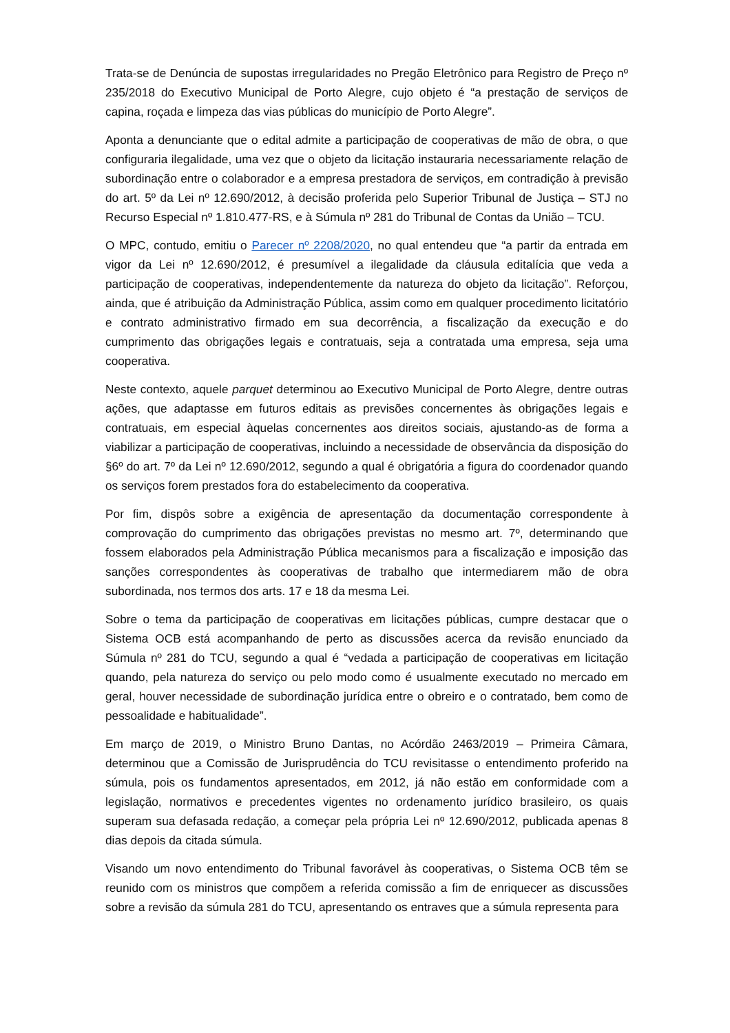Trata-se de Denúncia de supostas irregularidades no Pregão Eletrônico para Registro de Preço nº 235/2018 do Executivo Municipal de Porto Alegre, cujo objeto é “a prestação de serviços de capina, roçada e limpeza das vias públicas do município de Porto Alegre”.
Aponta a denunciante que o edital admite a participação de cooperativas de mão de obra, o que configuraria ilegalidade, uma vez que o objeto da licitação instauraria necessariamente relação de subordinação entre o colaborador e a empresa prestadora de serviços, em contradição à previsão do art. 5º da Lei nº 12.690/2012, à decisão proferida pelo Superior Tribunal de Justiça – STJ no Recurso Especial nº 1.810.477-RS, e à Súmula nº 281 do Tribunal de Contas da União – TCU.
O MPC, contudo, emitiu o Parecer nº 2208/2020, no qual entendeu que “a partir da entrada em vigor da Lei nº 12.690/2012, é presumível a ilegalidade da cláusula editalícia que veda a participação de cooperativas, independentemente da natureza do objeto da licitação”. Reforçou, ainda, que é atribuição da Administração Pública, assim como em qualquer procedimento licitatório e contrato administrativo firmado em sua decorrência, a fiscalização da execução e do cumprimento das obrigações legais e contratuais, seja a contratada uma empresa, seja uma cooperativa.
Neste contexto, aquele parquet determinou ao Executivo Municipal de Porto Alegre, dentre outras ações, que adaptasse em futuros editais as previsões concernentes às obrigações legais e contratuais, em especial àquelas concernentes aos direitos sociais, ajustando-as de forma a viabilizar a participação de cooperativas, incluindo a necessidade de observância da disposição do §6º do art. 7º da Lei nº 12.690/2012, segundo a qual é obrigatória a figura do coordenador quando os serviços forem prestados fora do estabelecimento da cooperativa.
Por fim, dispôs sobre a exigência de apresentação da documentação correspondente à comprovação do cumprimento das obrigações previstas no mesmo art. 7º, determinando que fossem elaborados pela Administração Pública mecanismos para a fiscalização e imposição das sanções correspondentes às cooperativas de trabalho que intermediarem mão de obra subordinada, nos termos dos arts. 17 e 18 da mesma Lei.
Sobre o tema da participação de cooperativas em licitações públicas, cumpre destacar que o Sistema OCB está acompanhando de perto as discussões acerca da revisão enunciado da Súmula nº 281 do TCU, segundo a qual é “vedada a participação de cooperativas em licitação quando, pela natureza do serviço ou pelo modo como é usualmente executado no mercado em geral, houver necessidade de subordinação jurídica entre o obreiro e o contratado, bem como de pessoalidade e habitualidade”.
Em março de 2019, o Ministro Bruno Dantas, no Acórdão 2463/2019 – Primeira Câmara, determinou que a Comissão de Jurisprudência do TCU revisitasse o entendimento proferido na súmula, pois os fundamentos apresentados, em 2012, já não estão em conformidade com a legislação, normativos e precedentes vigentes no ordenamento jurídico brasileiro, os quais superam sua defasada redação, a começar pela própria Lei nº 12.690/2012, publicada apenas 8 dias depois da citada súmula.
Visando um novo entendimento do Tribunal favorável às cooperativas, o Sistema OCB têm se reunido com os ministros que compõem a referida comissão a fim de enriquecer as discussões sobre a revisão da súmula 281 do TCU, apresentando os entraves que a súmula representa para